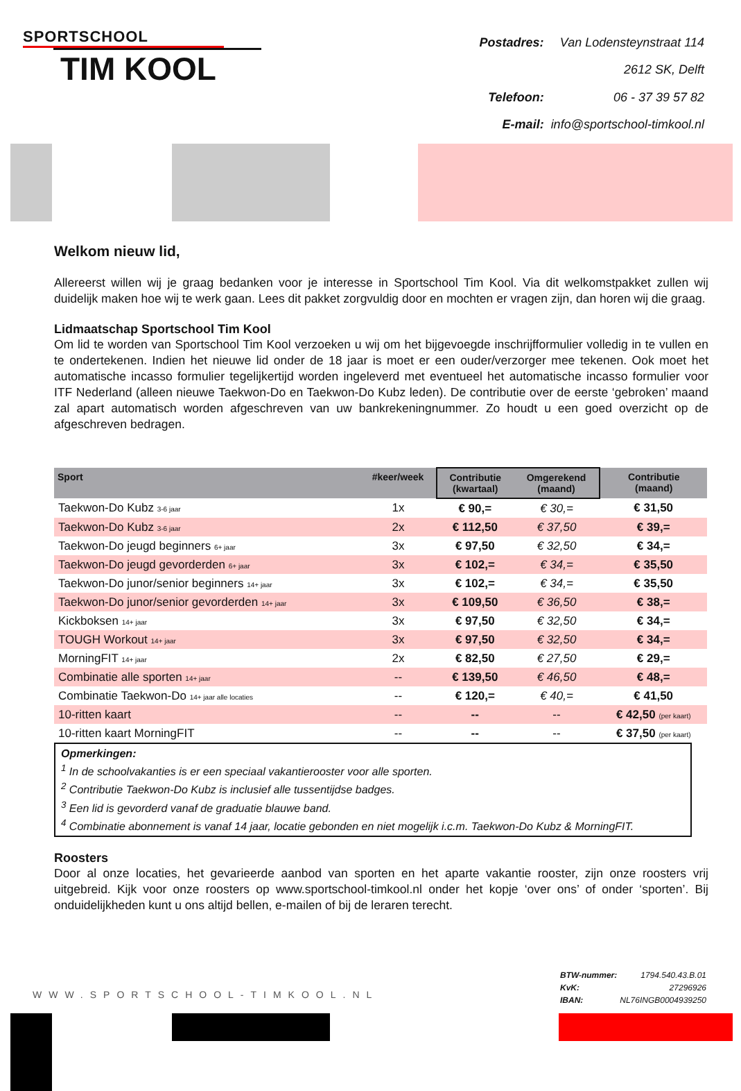SPORTSCHOOL
TIM KOOL
| Postadres: | Van Lodensteynstraat 114 |
| | 2612 SK, Delft |
| Telefoon: | 06 - 37 39 57 82 |
| E-mail: | info@sportschool-timkool.nl |
Welkom nieuw lid,
Allereerst willen wij je graag bedanken voor je interesse in Sportschool Tim Kool. Via dit welkomstpakket zullen wij duidelijk maken hoe wij te werk gaan. Lees dit pakket zorgvuldig door en mochten er vragen zijn, dan horen wij die graag.
Lidmaatschap Sportschool Tim Kool
Om lid te worden van Sportschool Tim Kool verzoeken u wij om het bijgevoegde inschrijfformulier volledig in te vullen en te ondertekenen. Indien het nieuwe lid onder de 18 jaar is moet er een ouder/verzorger mee tekenen. Ook moet het automatische incasso formulier tegelijkertijd worden ingeleverd met eventueel het automatische incasso formulier voor ITF Nederland (alleen nieuwe Taekwon-Do en Taekwon-Do Kubz leden). De contributie over de eerste ‘gebroken’ maand zal apart automatisch worden afgeschreven van uw bankrekeningnummer. Zo houdt u een goed overzicht op de afgeschreven bedragen.
| Sport | #keer/week | Contributie (kwartaal) | Omgerekend (maand) | Contributie (maand) |
| --- | --- | --- | --- | --- |
| Taekwon-Do Kubz 3-6 jaar | 1x | € 90,= | € 30,= | € 31,50 |
| Taekwon-Do Kubz 3-6 jaar | 2x | € 112,50 | € 37,50 | € 39,= |
| Taekwon-Do jeugd beginners 6+ jaar | 3x | € 97,50 | € 32,50 | € 34,= |
| Taekwon-Do jeugd gevorderden 6+ jaar | 3x | € 102,= | € 34,= | € 35,50 |
| Taekwon-Do junor/senior beginners 14+ jaar | 3x | € 102,= | € 34,= | € 35,50 |
| Taekwon-Do junor/senior gevorderden 14+ jaar | 3x | € 109,50 | € 36,50 | € 38,= |
| Kickboksen 14+ jaar | 3x | € 97,50 | € 32,50 | € 34,= |
| TOUGH Workout 14+ jaar | 3x | € 97,50 | € 32,50 | € 34,= |
| MorningFIT 14+ jaar | 2x | € 82,50 | € 27,50 | € 29,= |
| Combinatie alle sporten 14+ jaar | -- | € 139,50 | € 46,50 | € 48,= |
| Combinatie Taekwon-Do 14+ jaar alle locaties | -- | € 120,= | € 40,= | € 41,50 |
| 10-ritten kaart | -- | -- | -- | € 42,50 (per kaart) |
| 10-ritten kaart MorningFIT | -- | -- | -- | € 37,50 (per kaart) |
Opmerkingen:
<sup>1</sup> In de schoolvakanties is er een speciaal vakantierooster voor alle sporten.
<sup>2</sup> Contributie Taekwon-Do Kubz is inclusief alle tussentijdse badges.
<sup>3</sup> Een lid is gevorderd vanaf de graduatie blauwe band.
<sup>4</sup> Combinatie abonnement is vanaf 14 jaar, locatie gebonden en niet mogelijk i.c.m. Taekwon-Do Kubz & MorningFIT.
Roosters
Door al onze locaties, het gevarieerde aanbod van sporten en het aparte vakantie rooster, zijn onze roosters vrij uitgebreid. Kijk voor onze roosters op www.sportschool-timkool.nl onder het kopje ‘over ons’ of onder ‘sporten’. Bij onduidelijkheden kunt u ons altijd bellen, e-mailen of bij de leraren terecht.
WWW.SPORTSCHOOL-TIMKOOL.NL
| BTW-nummer: | 1794.540.43.B.01 |
| KvK: | 27296926 |
| IBAN: | NL76INGB0004939250 |